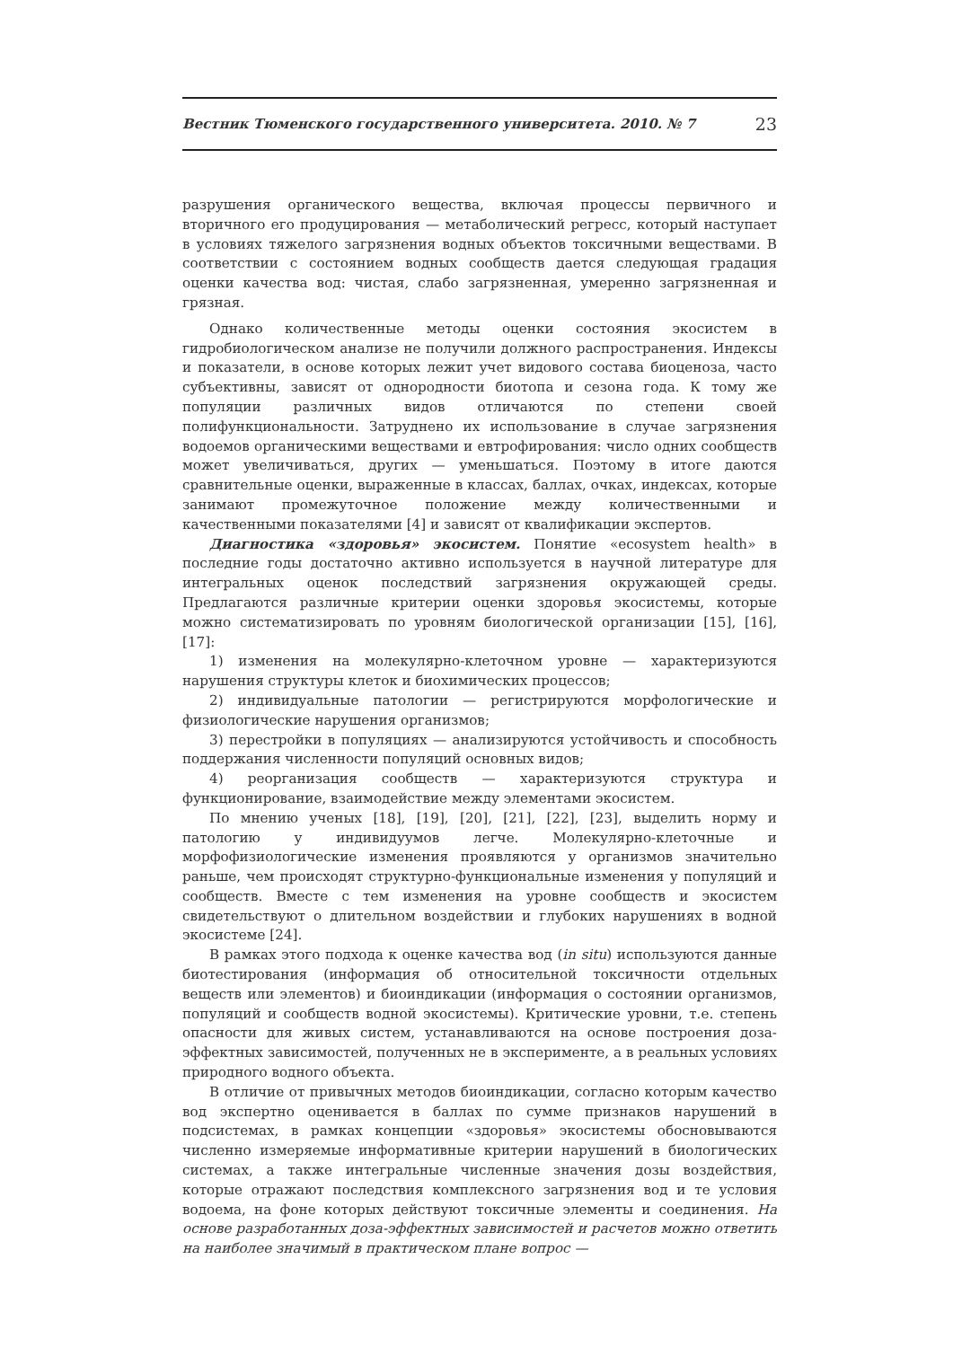Вестник Тюменского государственного университета. 2010. № 7 23
разрушения органического вещества, включая процессы первичного и вторичного его продуцирования — метаболический регресс, который наступает в условиях тяжелого загрязнения водных объектов токсичными веществами. В соответствии с состоянием водных сообществ дается следующая градация оценки качества вод: чистая, слабо загрязненная, умеренно загрязненная и грязная.
Однако количественные методы оценки состояния экосистем в гидробиологическом анализе не получили должного распространения. Индексы и показатели, в основе которых лежит учет видового состава биоценоза, часто субъективны, зависят от однородности биотопа и сезона года. К тому же популяции различных видов отличаются по степени своей полифункциональности. Затруднено их использование в случае загрязнения водоемов органическими веществами и евтрофирования: число одних сообществ может увеличиваться, других — уменьшаться. Поэтому в итоге даются сравнительные оценки, выраженные в классах, баллах, очках, индексах, которые занимают промежуточное положение между количественными и качественными показателями [4] и зависят от квалификации экспертов.
Диагностика «здоровья» экосистем. Понятие «ecosystem health» в последние годы достаточно активно используется в научной литературе для интегральных оценок последствий загрязнения окружающей среды. Предлагаются различные критерии оценки здоровья экосистемы, которые можно систематизировать по уровням биологической организации [15], [16], [17]:
1) изменения на молекулярно-клеточном уровне — характеризуются нарушения структуры клеток и биохимических процессов;
2) индивидуальные патологии — регистрируются морфологические и физиологические нарушения организмов;
3) перестройки в популяциях — анализируются устойчивость и способность поддержания численности популяций основных видов;
4) реорганизация сообществ — характеризуются структура и функционирование, взаимодействие между элементами экосистем.
По мнению ученых [18], [19], [20], [21], [22], [23], выделить норму и патологию у индивидуумов легче. Молекулярно-клеточные и морфофизиологические изменения проявляются у организмов значительно раньше, чем происходят структурно-функциональные изменения у популяций и сообществ. Вместе с тем изменения на уровне сообществ и экосистем свидетельствуют о длительном воздействии и глубоких нарушениях в водной экосистеме [24].
В рамках этого подхода к оценке качества вод (in situ) используются данные биотестирования (информация об относительной токсичности отдельных веществ или элементов) и биоиндикации (информация о состоянии организмов, популяций и сообществ водной экосистемы). Критические уровни, т.е. степень опасности для живых систем, устанавливаются на основе построения доза-эффектных зависимостей, полученных не в эксперименте, а в реальных условиях природного водного объекта.
В отличие от привычных методов биоиндикации, согласно которым качество вод экспертно оценивается в баллах по сумме признаков нарушений в подсистемах, в рамках концепции «здоровья» экосистемы обосновываются численно измеряемые информативные критерии нарушений в биологических системах, а также интегральные численные значения дозы воздействия, которые отражают последствия комплексного загрязнения вод и те условия водоема, на фоне которых действуют токсичные элементы и соединения. На основе разработанных доза-эффектных зависимостей и расчетов можно ответить на наиболее значимый в практическом плане вопрос —